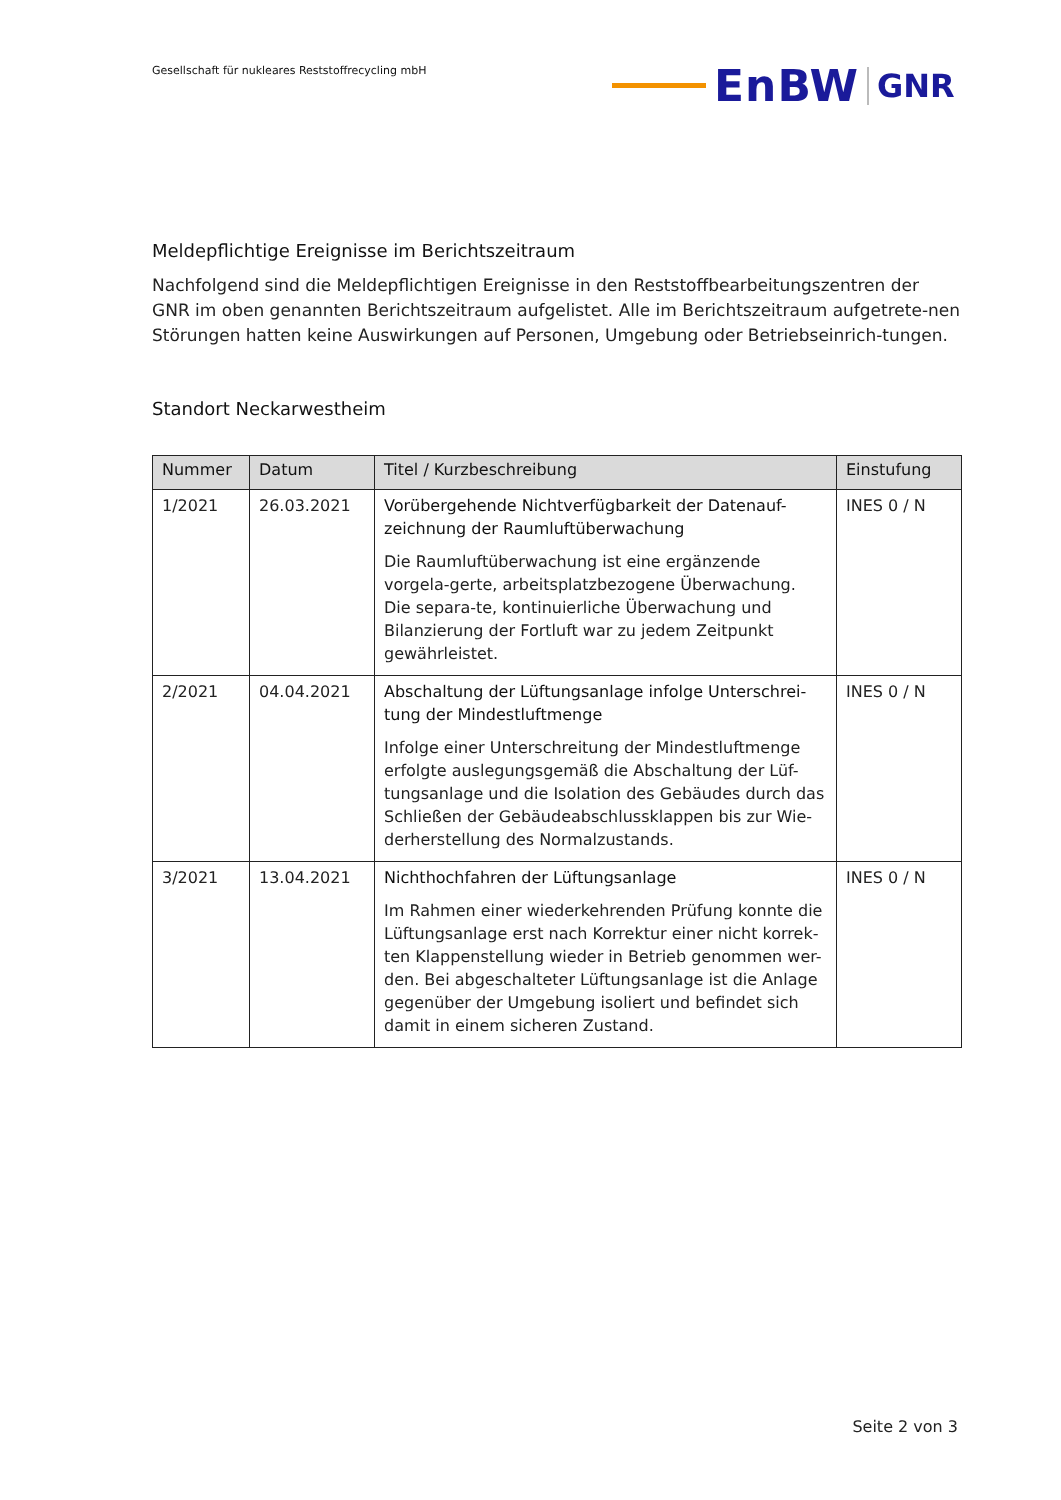Gesellschaft für nukleares Reststoffrecycling mbH
EnBW GNR
Meldepflichtige Ereignisse im Berichtszeitraum
Nachfolgend sind die Meldepflichtigen Ereignisse in den Reststoffbearbeitungszentren der GNR im oben genannten Berichtszeitraum aufgelistet. Alle im Berichtszeitraum aufgetrete-nen Störungen hatten keine Auswirkungen auf Personen, Umgebung oder Betriebseinrich-tungen.
Standort Neckarwestheim
| Nummer | Datum | Titel / Kurzbeschreibung | Einstufung |
| --- | --- | --- | --- |
| 1/2021 | 26.03.2021 | Vorübergehende Nichtverfügbarkeit der Datenauf-zeichnung der Raumluftüberwachung Die Raumluftüberwachung ist eine ergänzende vorgela-gerte, arbeitsplatzbezogene Überwachung. Die separa-te, kontinuierliche Überwachung und Bilanzierung der Fortluft war zu jedem Zeitpunkt gewährleistet. | INES 0 / N |
| 2/2021 | 04.04.2021 | Abschaltung der Lüftungsanlage infolge Unterschrei-tung der Mindestluftmenge Infolge einer Unterschreitung der Mindestluftmenge erfolgte auslegungsgemäß die Abschaltung der Lüf-tungsanlage und die Isolation des Gebäudes durch das Schließen der Gebäudeabschlussklappen bis zur Wie-derherstellung des Normalzustands. | INES 0 / N |
| 3/2021 | 13.04.2021 | Nichthochfahren der Lüftungsanlage Im Rahmen einer wiederkehrenden Prüfung konnte die Lüftungsanlage erst nach Korrektur einer nicht korrek-ten Klappenstellung wieder in Betrieb genommen wer-den. Bei abgeschalteter Lüftungsanlage ist die Anlage gegenüber der Umgebung isoliert und befindet sich damit in einem sicheren Zustand. | INES 0 / N |
Seite 2 von 3